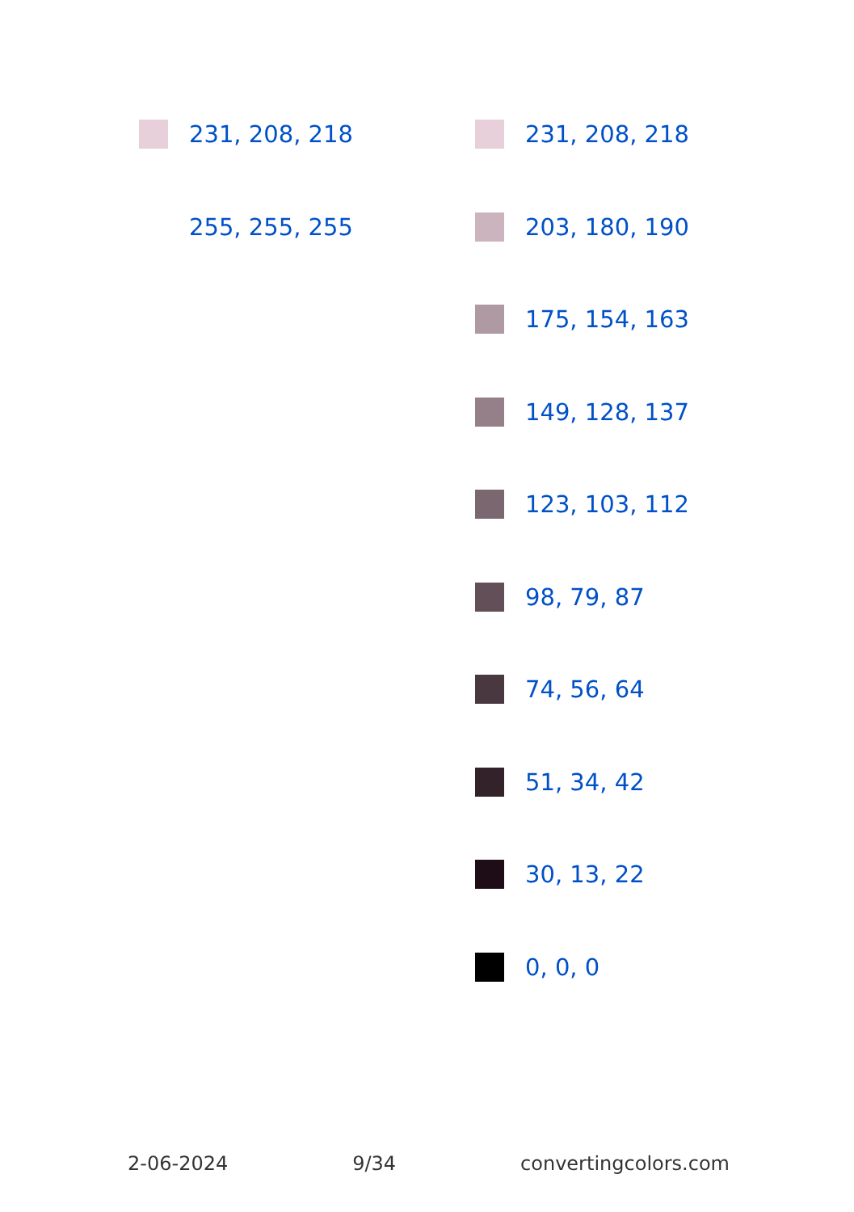231, 208, 218
255, 255, 255
231, 208, 218
203, 180, 190
175, 154, 163
149, 128, 137
123, 103, 112
98, 79, 87
74, 56, 64
51, 34, 42
30, 13, 22
0, 0, 0
2-06-2024 9/34 convertingcolors.com